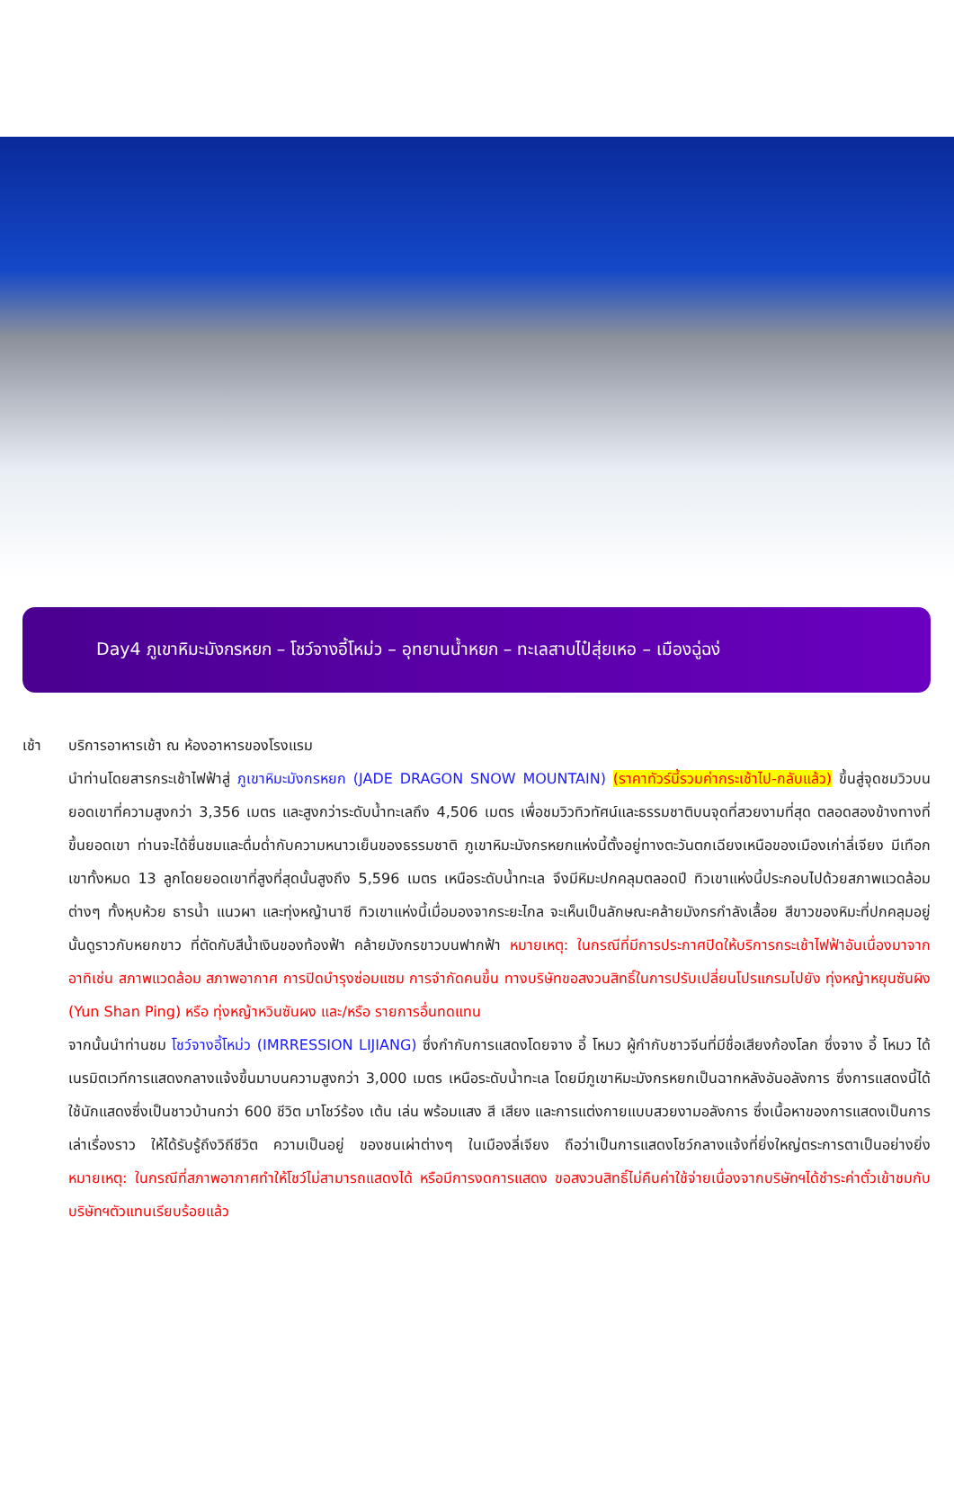Day4 ภูเขาหิมะมังกรหยก – โชว์จางอี้โหม่ว – อุทยานน้ำหยก – ทะเลสาบไป๋สุ่ยเหอ – เมืองฉู่ฉง่
เช้า บริการอาหารเช้า ณ ห้องอาหารของโรงแรม
นำท่านโดยสารกระเช้าไฟฟ้าสู่ ภูเขาหิมะมังกรหยก (JADE DRAGON SNOW MOUNTAIN) (ราคาทัวร์นี้รวมค่ากระเช้าไป-กลับแล้ว) ขึ้นสู่จุดชมวิวบนยอดเขาที่ความสูงกว่า 3,356 เมตร และสูงกว่าระดับน้ำทะเลถึง 4,506 เมตร เพื่อชมวิวทิวทัศน์และธรรมชาติบนจุดที่สวยงามที่สุด ตลอดสองข้างทางที่ขึ้นยอดเขา ท่านจะได้ชื่นชมและดื่มด่ำกับความหนาวเย็นของธรรมชาติ ภูเขาหิมะมังกรหยกแห่งนี้ตั้งอยู่ทางตะวันตกเฉียงเหนือของเมืองเก่าลี่เจียง มีเทือกเขาทั้งหมด 13 ลูกโดยยอดเขาที่สูงที่สุดนั้นสูงถึง 5,596 เมตร เหนือระดับน้ำทะเล จึงมีหิมะปกคลุมตลอดปี ทิวเขาแห่งนี้ประกอบไปด้วยสภาพแวดล้อมต่างๆ ทั้งหุบห้วย ธารน้ำ แนวผา และทุ่งหญ้านาซี ทิวเขาแห่งนี้เมื่อมองจากระยะไกล จะเห็นเป็นลักษณะคล้ายมังกรกำลังเลื้อย สีขาวของหิมะที่ปกคลุมอยู่นั้นดูราวกับหยกขาว ที่ตัดกับสีน้ำเงินของท้องฟ้า คล้ายมังกรขาวบนฟากฟ้า หมายเหตุ: ในกรณีที่มีการประกาศปิดให้บริการกระเช้าไฟฟ้าอันเนื่องมาจาก อาทิเช่น สภาพแวดล้อม สภาพอากาศ การปิดบำรุงซ่อมแซม การจำกัดคนขึ้น ทางบริษัทขอสงวนสิทธิ์ในการปรับเปลี่ยนโปรแกรมไปยัง ทุ่งหญ้าหยุนซันผิง (Yun Shan Ping) หรือ ทุ่งหญ้าหวินซันผง และ/หรือ รายการอื่นทดแทน
จากนั้นนำท่านชม โชว์จางอี้โหม่ว (IMRRESSION LIJIANG) ซึ่งกำกับการแสดงโดยจาง อี้ โหมว ผู้กำกับชาวจีนที่มีชื่อเสียงก้องโลก ซึ่งจาง อี้ โหมว ได้เนรมิตเวทีการแสดงกลางแจ้งขึ้นมาบนความสูงกว่า 3,000 เมตร เหนือระดับน้ำทะเล โดยมีภูเขาหิมะมังกรหยกเป็นฉากหลังอันอลังการ ซึ่งการแสดงนี้ได้ใช้นักแสดงซึ่งเป็นชาวบ้านกว่า 600 ชีวิต มาโชว์ร้อง เต้น เล่น พร้อมแสง สี เสียง และการแต่งกายแบบสวยงามอลังการ ซึ่งเนื้อหาของการแสดงเป็นการเล่าเรื่องราว ให้ได้รับรู้ถึงวิถีชีวิต ความเป็นอยู่ ของชนเผ่าต่างๆ ในเมืองลี่เจียง ถือว่าเป็นการแสดงโชว์กลางแจ้งที่ยิ่งใหญ่ตระการตาเป็นอย่างยิ่ง หมายเหตุ: ในกรณีที่สภาพอากาศทำให้โชว์ไม่สามารถแสดงได้ หรือมีการงดการแสดง ขอสงวนสิทธิ์ไม่คืนค่าใช้จ่ายเนื่องจากบริษัทฯได้ชำระค่าตั๋วเข้าชมกับบริษัทฯตัวแทนเรียบร้อยแล้ว